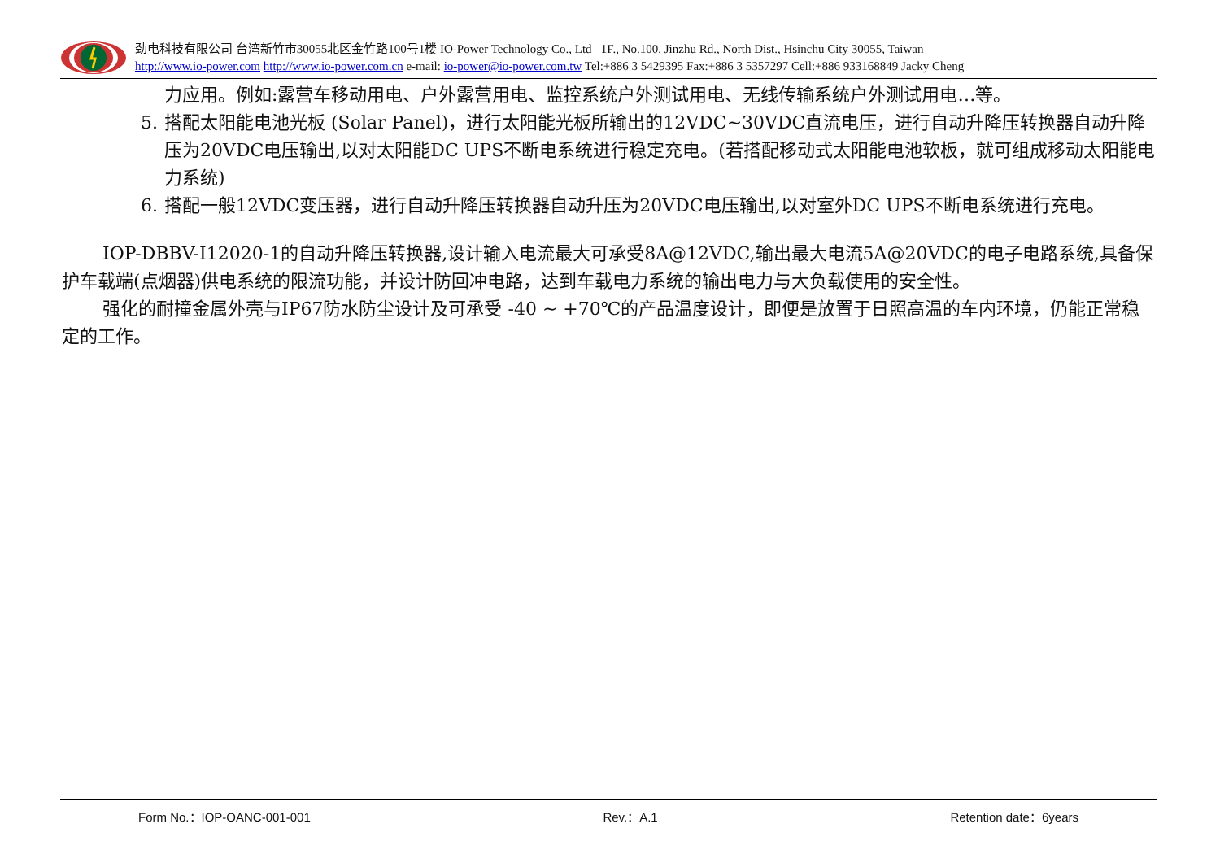劲电科技有限公司 台湾新竹市30055北区金竹路100号1楼 IO-Power Technology Co., Ltd 1F., No.100, Jinzhu Rd., North Dist., Hsinchu City 30055, Taiwan
http://www.io-power.com http://www.io-power.com.cn e-mail: io-power@io-power.com.tw Tel:+886 3 5429395 Fax:+886 3 5357297 Cell:+886 933168849 Jacky Cheng
力应用。例如:露营车移动用电、户外露营用电、监控系统户外测试用电、无线传输系统户外测试用电…等。
5. 搭配太阳能电池光板 (Solar Panel)，进行太阳能光板所输出的12VDC~30VDC直流电压，进行自动升降压转换器自动升降压为20VDC电压输出,以对太阳能DC UPS不断电系统进行稳定充电。(若搭配移动式太阳能电池软板，就可组成移动太阳能电力系统)
6. 搭配一般12VDC变压器，进行自动升降压转换器自动升压为20VDC电压输出,以对室外DC UPS不断电系统进行充电。
IOP-DBBV-I12020-1的自动升降压转换器,设计输入电流最大可承受8A@12VDC,输出最大电流5A@20VDC的电子电路系统,具备保护车载端(点烟器)供电系统的限流功能，并设计防回冲电路，达到车载电力系统的输出电力与大负载使用的安全性。
强化的耐撞金属外壳与IP67防水防尘设计及可承受 -40 ~ +70℃的产品温度设计，即便是放置于日照高温的车内环境，仍能正常稳定的工作。
Form No.：IOP-OANC-001-001 Rev.：A.1 Retention date：6years